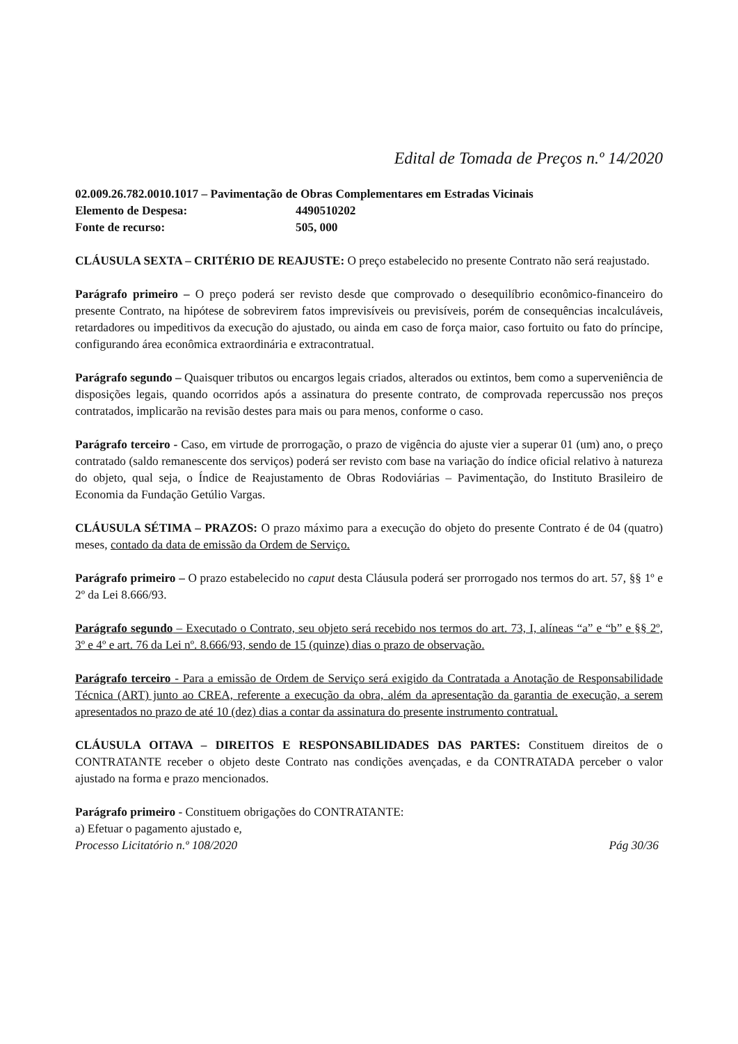Edital de Tomada de Preços n.º 14/2020
02.009.26.782.0010.1017 – Pavimentação de Obras Complementares em Estradas Vicinais
Elemento de Despesa: 4490510202
Fonte de recurso: 505, 000
CLÁUSULA SEXTA – CRITÉRIO DE REAJUSTE: O preço estabelecido no presente Contrato não será reajustado.
Parágrafo primeiro – O preço poderá ser revisto desde que comprovado o desequilíbrio econômico-financeiro do presente Contrato, na hipótese de sobrevirem fatos imprevisíveis ou previsíveis, porém de consequências incalculáveis, retardadores ou impeditivos da execução do ajustado, ou ainda em caso de força maior, caso fortuito ou fato do príncipe, configurando área econômica extraordinária e extracontratual.
Parágrafo segundo – Quaisquer tributos ou encargos legais criados, alterados ou extintos, bem como a superveniência de disposições legais, quando ocorridos após a assinatura do presente contrato, de comprovada repercussão nos preços contratados, implicarão na revisão destes para mais ou para menos, conforme o caso.
Parágrafo terceiro - Caso, em virtude de prorrogação, o prazo de vigência do ajuste vier a superar 01 (um) ano, o preço contratado (saldo remanescente dos serviços) poderá ser revisto com base na variação do índice oficial relativo à natureza do objeto, qual seja, o Índice de Reajustamento de Obras Rodoviárias – Pavimentação, do Instituto Brasileiro de Economia da Fundação Getúlio Vargas.
CLÁUSULA SÉTIMA – PRAZOS: O prazo máximo para a execução do objeto do presente Contrato é de 04 (quatro) meses, contado da data de emissão da Ordem de Serviço.
Parágrafo primeiro – O prazo estabelecido no caput desta Cláusula poderá ser prorrogado nos termos do art. 57, §§ 1º e 2º da Lei 8.666/93.
Parágrafo segundo – Executado o Contrato, seu objeto será recebido nos termos do art. 73, I, alíneas “a” e “b” e §§ 2º, 3º e 4º e art. 76 da Lei nº. 8.666/93, sendo de 15 (quinze) dias o prazo de observação.
Parágrafo terceiro - Para a emissão de Ordem de Serviço será exigido da Contratada a Anotação de Responsabilidade Técnica (ART) junto ao CREA, referente a execução da obra, além da apresentação da garantia de execução, a serem apresentados no prazo de até 10 (dez) dias a contar da assinatura do presente instrumento contratual.
CLÁUSULA OITAVA – DIREITOS E RESPONSABILIDADES DAS PARTES: Constituem direitos de o CONTRATANTE receber o objeto deste Contrato nas condições avençadas, e da CONTRATADA perceber o valor ajustado na forma e prazo mencionados.
Parágrafo primeiro - Constituem obrigações do CONTRATANTE:
a) Efetuar o pagamento ajustado e,
Processo Licitatório n.º 108/2020 Pág 30/36